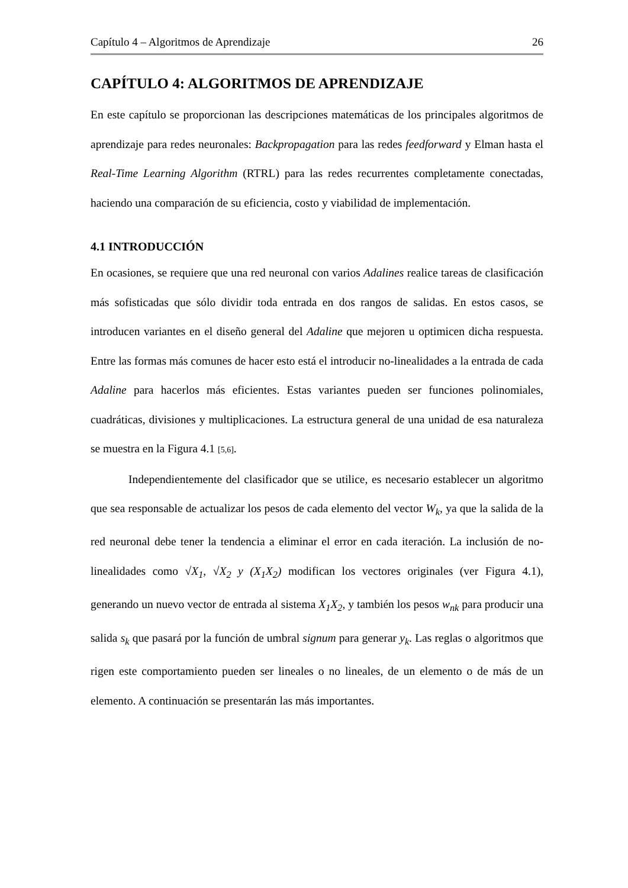Capítulo 4 – Algoritmos de Aprendizaje 26
CAPÍTULO 4: ALGORITMOS DE APRENDIZAJE
En este capítulo se proporcionan las descripciones matemáticas de los principales algoritmos de aprendizaje para redes neuronales: Backpropagation para las redes feedforward y Elman hasta el Real-Time Learning Algorithm (RTRL) para las redes recurrentes completamente conectadas, haciendo una comparación de su eficiencia, costo y viabilidad de implementación.
4.1 INTRODUCCIÓN
En ocasiones, se requiere que una red neuronal con varios Adalines realice tareas de clasificación más sofisticadas que sólo dividir toda entrada en dos rangos de salidas. En estos casos, se introducen variantes en el diseño general del Adaline que mejoren u optimicen dicha respuesta. Entre las formas más comunes de hacer esto está el introducir no-linealidades a la entrada de cada Adaline para hacerlos más eficientes. Estas variantes pueden ser funciones polinomiales, cuadráticas, divisiones y multiplicaciones. La estructura general de una unidad de esa naturaleza se muestra en la Figura 4.1 [5,6].
Independientemente del clasificador que se utilice, es necesario establecer un algoritmo que sea responsable de actualizar los pesos de cada elemento del vector W<sub>k</sub>, ya que la salida de la red neuronal debe tener la tendencia a eliminar el error en cada iteración. La inclusión de no-linealidades como √X<sub>1</sub>, √X<sub>2</sub> y (X<sub>1</sub>X<sub>2</sub>) modifican los vectores originales (ver Figura 4.1), generando un nuevo vector de entrada al sistema X<sub>1</sub>X<sub>2</sub>, y también los pesos w<sub>nk</sub> para producir una salida s<sub>k</sub> que pasará por la función de umbral signum para generar y<sub>k</sub>. Las reglas o algoritmos que rigen este comportamiento pueden ser lineales o no lineales, de un elemento o de más de un elemento. A continuación se presentarán las más importantes.